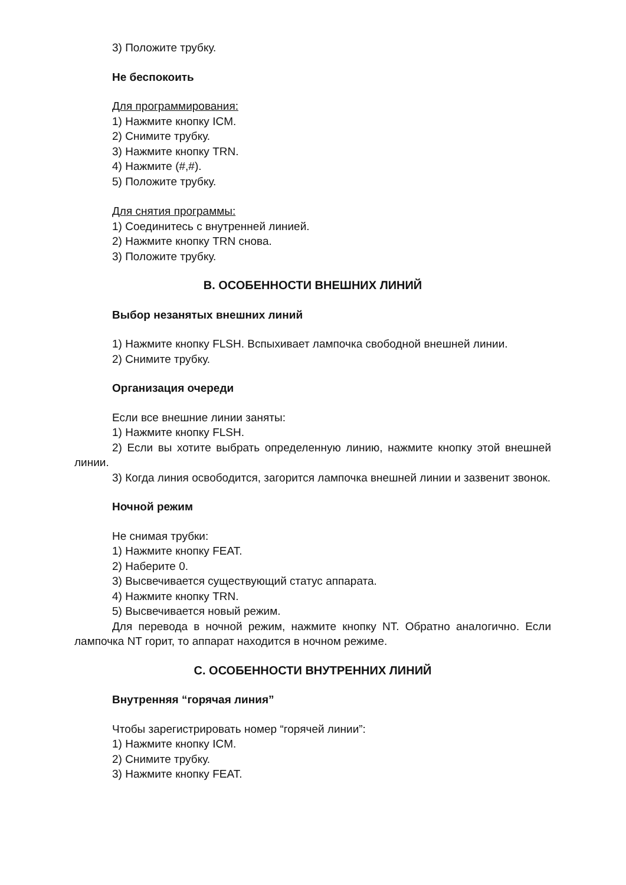3) Положите трубку.
Не беспокоить
Для программирования:
1) Нажмите кнопку ICM.
2) Снимите трубку.
3) Нажмите кнопку TRN.
4) Нажмите (#,#).
5) Положите трубку.
Для снятия программы:
1) Соединитесь с внутренней линией.
2) Нажмите кнопку TRN снова.
3) Положите трубку.
B. ОСОБЕННОСТИ ВНЕШНИХ ЛИНИЙ
Выбор незанятых внешних линий
1) Нажмите кнопку FLSH. Вспыхивает лампочка свободной внешней линии.
2) Снимите трубку.
Организация очереди
Если все внешние линии заняты:
1) Нажмите кнопку FLSH.
2) Если вы хотите выбрать определенную линию, нажмите кнопку этой внешней линии.
3) Когда линия освободится, загорится лампочка внешней линии и зазвенит звонок.
Ночной режим
Не снимая трубки:
1) Нажмите кнопку FEAT.
2) Наберите 0.
3) Высвечивается существующий статус аппарата.
4) Нажмите кнопку TRN.
5) Высвечивается новый режим.
Для перевода в ночной режим, нажмите кнопку NT. Обратно аналогично. Если лампочка NT горит, то аппарат находится в ночном режиме.
C. ОСОБЕННОСТИ ВНУТРЕННИХ ЛИНИЙ
Внутренняя “горячая линия”
Чтобы зарегистрировать номер “горячей линии”:
1) Нажмите кнопку ICM.
2) Снимите трубку.
3) Нажмите кнопку FEAT.